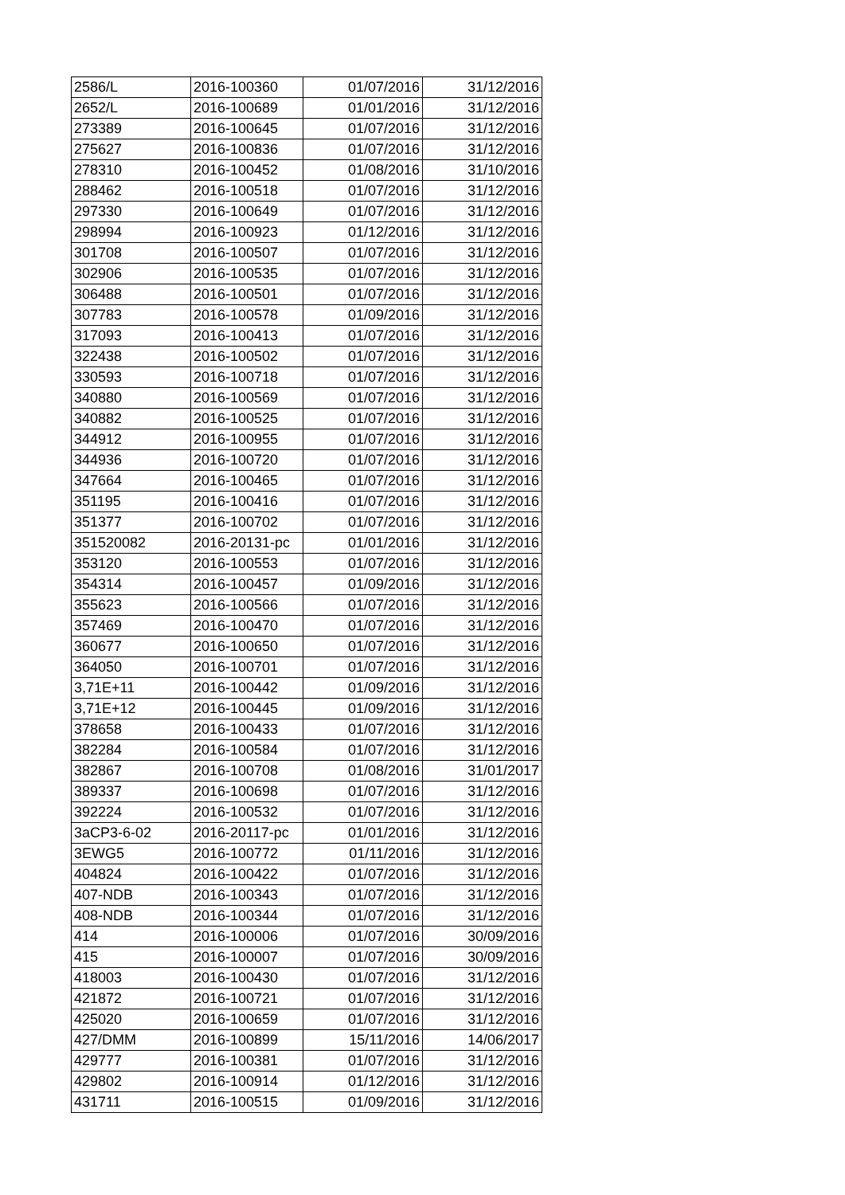| 2586/L | 2016-100360 | 01/07/2016 | 31/12/2016 |
| 2652/L | 2016-100689 | 01/01/2016 | 31/12/2016 |
| 273389 | 2016-100645 | 01/07/2016 | 31/12/2016 |
| 275627 | 2016-100836 | 01/07/2016 | 31/12/2016 |
| 278310 | 2016-100452 | 01/08/2016 | 31/10/2016 |
| 288462 | 2016-100518 | 01/07/2016 | 31/12/2016 |
| 297330 | 2016-100649 | 01/07/2016 | 31/12/2016 |
| 298994 | 2016-100923 | 01/12/2016 | 31/12/2016 |
| 301708 | 2016-100507 | 01/07/2016 | 31/12/2016 |
| 302906 | 2016-100535 | 01/07/2016 | 31/12/2016 |
| 306488 | 2016-100501 | 01/07/2016 | 31/12/2016 |
| 307783 | 2016-100578 | 01/09/2016 | 31/12/2016 |
| 317093 | 2016-100413 | 01/07/2016 | 31/12/2016 |
| 322438 | 2016-100502 | 01/07/2016 | 31/12/2016 |
| 330593 | 2016-100718 | 01/07/2016 | 31/12/2016 |
| 340880 | 2016-100569 | 01/07/2016 | 31/12/2016 |
| 340882 | 2016-100525 | 01/07/2016 | 31/12/2016 |
| 344912 | 2016-100955 | 01/07/2016 | 31/12/2016 |
| 344936 | 2016-100720 | 01/07/2016 | 31/12/2016 |
| 347664 | 2016-100465 | 01/07/2016 | 31/12/2016 |
| 351195 | 2016-100416 | 01/07/2016 | 31/12/2016 |
| 351377 | 2016-100702 | 01/07/2016 | 31/12/2016 |
| 351520082 | 2016-20131-pc | 01/01/2016 | 31/12/2016 |
| 353120 | 2016-100553 | 01/07/2016 | 31/12/2016 |
| 354314 | 2016-100457 | 01/09/2016 | 31/12/2016 |
| 355623 | 2016-100566 | 01/07/2016 | 31/12/2016 |
| 357469 | 2016-100470 | 01/07/2016 | 31/12/2016 |
| 360677 | 2016-100650 | 01/07/2016 | 31/12/2016 |
| 364050 | 2016-100701 | 01/07/2016 | 31/12/2016 |
| 3,71E+11 | 2016-100442 | 01/09/2016 | 31/12/2016 |
| 3,71E+12 | 2016-100445 | 01/09/2016 | 31/12/2016 |
| 378658 | 2016-100433 | 01/07/2016 | 31/12/2016 |
| 382284 | 2016-100584 | 01/07/2016 | 31/12/2016 |
| 382867 | 2016-100708 | 01/08/2016 | 31/01/2017 |
| 389337 | 2016-100698 | 01/07/2016 | 31/12/2016 |
| 392224 | 2016-100532 | 01/07/2016 | 31/12/2016 |
| 3aCP3-6-02 | 2016-20117-pc | 01/01/2016 | 31/12/2016 |
| 3EWG5 | 2016-100772 | 01/11/2016 | 31/12/2016 |
| 404824 | 2016-100422 | 01/07/2016 | 31/12/2016 |
| 407-NDB | 2016-100343 | 01/07/2016 | 31/12/2016 |
| 408-NDB | 2016-100344 | 01/07/2016 | 31/12/2016 |
| 414 | 2016-100006 | 01/07/2016 | 30/09/2016 |
| 415 | 2016-100007 | 01/07/2016 | 30/09/2016 |
| 418003 | 2016-100430 | 01/07/2016 | 31/12/2016 |
| 421872 | 2016-100721 | 01/07/2016 | 31/12/2016 |
| 425020 | 2016-100659 | 01/07/2016 | 31/12/2016 |
| 427/DMM | 2016-100899 | 15/11/2016 | 14/06/2017 |
| 429777 | 2016-100381 | 01/07/2016 | 31/12/2016 |
| 429802 | 2016-100914 | 01/12/2016 | 31/12/2016 |
| 431711 | 2016-100515 | 01/09/2016 | 31/12/2016 |